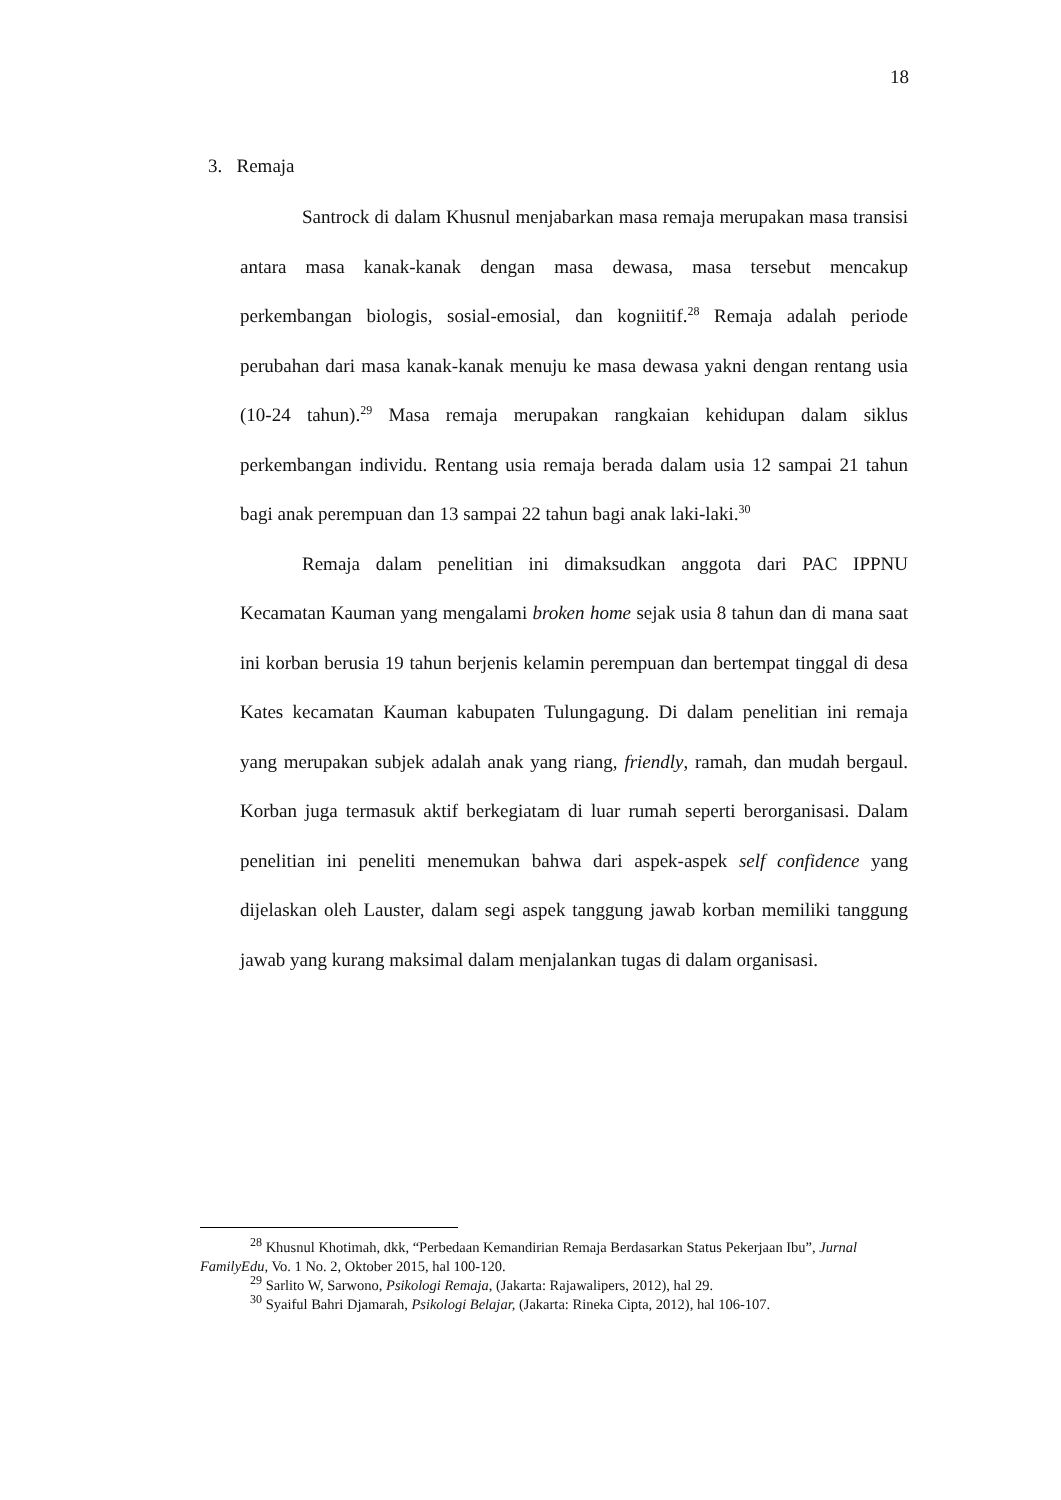18
3. Remaja
Santrock di dalam Khusnul menjabarkan masa remaja merupakan masa transisi antara masa kanak-kanak dengan masa dewasa, masa tersebut mencakup perkembangan biologis, sosial-emosial, dan kogniitif.<sup>28</sup> Remaja adalah periode perubahan dari masa kanak-kanak menuju ke masa dewasa yakni dengan rentang usia (10-24 tahun).<sup>29</sup> Masa remaja merupakan rangkaian kehidupan dalam siklus perkembangan individu. Rentang usia remaja berada dalam usia 12 sampai 21 tahun bagi anak perempuan dan 13 sampai 22 tahun bagi anak laki-laki.<sup>30</sup>
Remaja dalam penelitian ini dimaksudkan anggota dari PAC IPPNU Kecamatan Kauman yang mengalami broken home sejak usia 8 tahun dan di mana saat ini korban berusia 19 tahun berjenis kelamin perempuan dan bertempat tinggal di desa Kates kecamatan Kauman kabupaten Tulungagung. Di dalam penelitian ini remaja yang merupakan subjek adalah anak yang riang, friendly, ramah, dan mudah bergaul. Korban juga termasuk aktif berkegiatam di luar rumah seperti berorganisasi. Dalam penelitian ini peneliti menemukan bahwa dari aspek-aspek self confidence yang dijelaskan oleh Lauster, dalam segi aspek tanggung jawab korban memiliki tanggung jawab yang kurang maksimal dalam menjalankan tugas di dalam organisasi.
<sup>28</sup> Khusnul Khotimah, dkk, “Perbedaan Kemandirian Remaja Berdasarkan Status Pekerjaan Ibu”, Jurnal FamilyEdu, Vo. 1 No. 2, Oktober 2015, hal 100-120.
<sup>29</sup> Sarlito W, Sarwono, Psikologi Remaja, (Jakarta: Rajawalipers, 2012), hal 29.
<sup>30</sup> Syaiful Bahri Djamarah, Psikologi Belajar, (Jakarta: Rineka Cipta, 2012), hal 106-107.